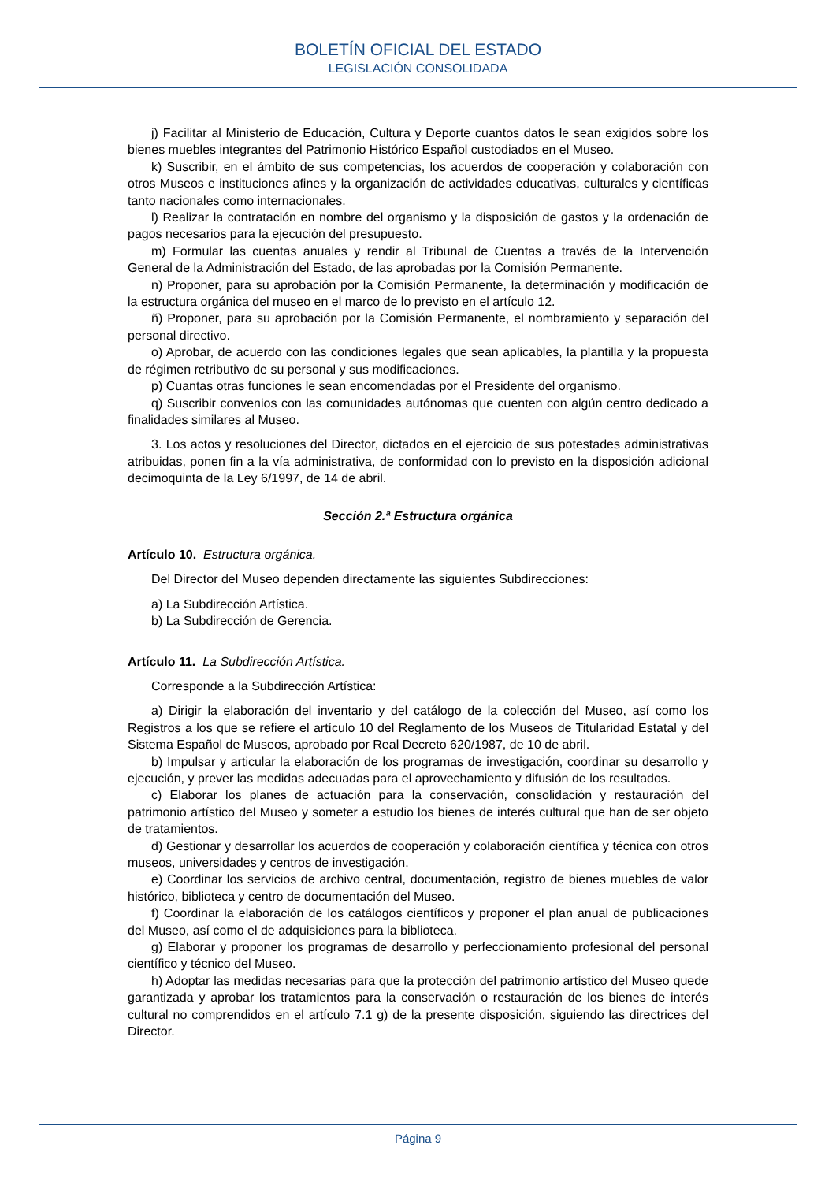BOLETÍN OFICIAL DEL ESTADO
LEGISLACIÓN CONSOLIDADA
j) Facilitar al Ministerio de Educación, Cultura y Deporte cuantos datos le sean exigidos sobre los bienes muebles integrantes del Patrimonio Histórico Español custodiados en el Museo.
k) Suscribir, en el ámbito de sus competencias, los acuerdos de cooperación y colaboración con otros Museos e instituciones afines y la organización de actividades educativas, culturales y científicas tanto nacionales como internacionales.
l) Realizar la contratación en nombre del organismo y la disposición de gastos y la ordenación de pagos necesarios para la ejecución del presupuesto.
m) Formular las cuentas anuales y rendir al Tribunal de Cuentas a través de la Intervención General de la Administración del Estado, de las aprobadas por la Comisión Permanente.
n) Proponer, para su aprobación por la Comisión Permanente, la determinación y modificación de la estructura orgánica del museo en el marco de lo previsto en el artículo 12.
ñ) Proponer, para su aprobación por la Comisión Permanente, el nombramiento y separación del personal directivo.
o) Aprobar, de acuerdo con las condiciones legales que sean aplicables, la plantilla y la propuesta de régimen retributivo de su personal y sus modificaciones.
p) Cuantas otras funciones le sean encomendadas por el Presidente del organismo.
q) Suscribir convenios con las comunidades autónomas que cuenten con algún centro dedicado a finalidades similares al Museo.
3. Los actos y resoluciones del Director, dictados en el ejercicio de sus potestades administrativas atribuidas, ponen fin a la vía administrativa, de conformidad con lo previsto en la disposición adicional decimoquinta de la Ley 6/1997, de 14 de abril.
Sección 2.ª Estructura orgánica
Artículo 10. Estructura orgánica.
Del Director del Museo dependen directamente las siguientes Subdirecciones:
a) La Subdirección Artística.
b) La Subdirección de Gerencia.
Artículo 11. La Subdirección Artística.
Corresponde a la Subdirección Artística:
a) Dirigir la elaboración del inventario y del catálogo de la colección del Museo, así como los Registros a los que se refiere el artículo 10 del Reglamento de los Museos de Titularidad Estatal y del Sistema Español de Museos, aprobado por Real Decreto 620/1987, de 10 de abril.
b) Impulsar y articular la elaboración de los programas de investigación, coordinar su desarrollo y ejecución, y prever las medidas adecuadas para el aprovechamiento y difusión de los resultados.
c) Elaborar los planes de actuación para la conservación, consolidación y restauración del patrimonio artístico del Museo y someter a estudio los bienes de interés cultural que han de ser objeto de tratamientos.
d) Gestionar y desarrollar los acuerdos de cooperación y colaboración científica y técnica con otros museos, universidades y centros de investigación.
e) Coordinar los servicios de archivo central, documentación, registro de bienes muebles de valor histórico, biblioteca y centro de documentación del Museo.
f) Coordinar la elaboración de los catálogos científicos y proponer el plan anual de publicaciones del Museo, así como el de adquisiciones para la biblioteca.
g) Elaborar y proponer los programas de desarrollo y perfeccionamiento profesional del personal científico y técnico del Museo.
h) Adoptar las medidas necesarias para que la protección del patrimonio artístico del Museo quede garantizada y aprobar los tratamientos para la conservación o restauración de los bienes de interés cultural no comprendidos en el artículo 7.1 g) de la presente disposición, siguiendo las directrices del Director.
Página 9